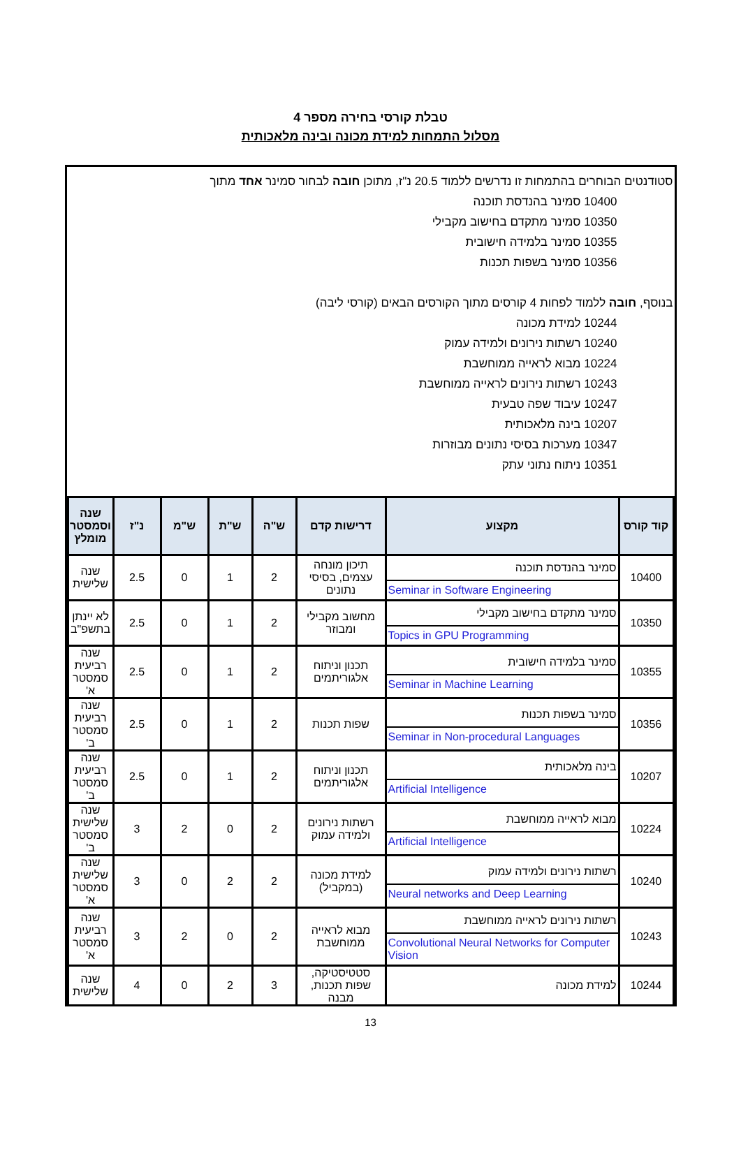טבלת קורסי בחירה מספר 4
מסלול התמחות למידת מכונה ובינה מלאכותית
סטודנטים הבוחרים בהתמחות זו נדרשים ללמוד 20.5 נ"ז, מתוכן חובה לבחור סמינר אחד מתוך
10400 סמינר בהנדסת תוכנה
10350 סמינר מתקדם בחישוב מקבילי
10355 סמינר בלמידה חישובית
10356 סמינר בשפות תכנות
בנוסף, חובה ללמוד לפחות 4 קורסים מתוך הקורסים הבאים (קורסי ליבה)
10244 למידת מכונה
10240 רשתות נירונים ולמידה עמוק
10224 מבוא לראייה ממוחשבת
10243 רשתות נירונים לראייה ממוחשבת
10247 עיבוד שפה טבעית
10207 בינה מלאכותית
10347 מערכות בסיסי נתונים מבוזרות
10351 ניתוח נתוני עתק
| קוד קורס | מקצוע | דרישות קדם | ש"ה | ש"ת | ש"מ | נ"ז | שנה וסמסטר מומלץ |
| --- | --- | --- | --- | --- | --- | --- | --- |
| 10400 | סמינר בהנדסת תוכנה Seminar in Software Engineering | תיכון מונחה עצמים, בסיסי נתונים | 2 | 1 | 0 | 2.5 | שנה שלישית |
| 10350 | סמינר מתקדם בחישוב מקבילי Topics in GPU Programming | מחשוב מקבילי ומבוזר | 2 | 1 | 0 | 2.5 | לא יינתן בתשפ"ב |
| 10355 | סמינר בלמידה חישובית Seminar in Machine Learning | תכנון וניתוח אלגוריתמים | 2 | 1 | 0 | 2.5 | שנה רביעית סמסטר א' |
| 10356 | סמינר בשפות תכנות Seminar in Non-procedural Languages | שפות תכנות | 2 | 1 | 0 | 2.5 | שנה רביעית סמסטר ב' |
| 10207 | בינה מלאכותית Artificial Intelligence | תכנון וניתוח אלגוריתמים | 2 | 1 | 0 | 2.5 | שנה רביעית סמסטר ב' |
| 10224 | מבוא לראייה ממוחשבת Artificial Intelligence | רשתות נירונים ולמידה עמוק | 2 | 0 | 2 | 3 | שנה שלישית סמסטר ב' |
| 10240 | רשתות נירונים ולמידה עמוק Neural networks and Deep Learning | למידת מכונה (במקביל) | 2 | 2 | 0 | 3 | שנה שלישית סמסטר א' |
| 10243 | רשתות נירונים לראייה ממוחשבת Convolutional Neural Networks for Computer Vision | מבוא לראייה ממוחשבת | 2 | 0 | 2 | 3 | שנה רביעית סמסטר א' |
| 10244 | למידת מכונה | סטטיסטיקה, שפות תכנות, מבנה | 3 | 2 | 0 | 4 | שנה שלישית |
13